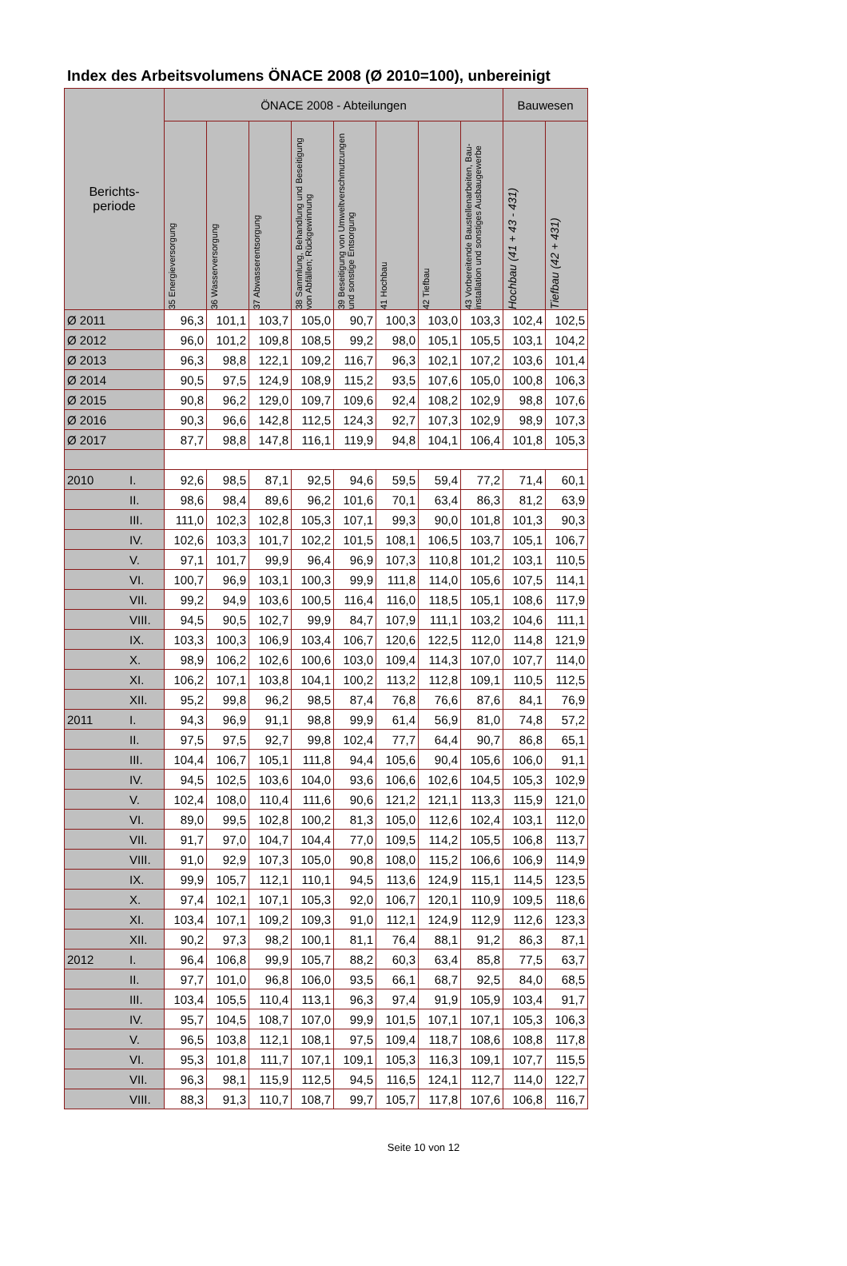Index des Arbeitsvolumens ÖNACE 2008 (Ø 2010=100), unbereinigt
| Berichts- periode | | ÖNACE 2008 - Abteilungen | | | | | | | | Bauwesen | |
| --- | --- | --- | --- | --- | --- | --- | --- | --- | --- | --- | --- |
| | | 35 Energieversorgung | 36 Wasserversorgung | 37 Abwasserentsorgung | 38 Sammlung, Behandlung und Beseitigung von Abfällen; Rückgewinnung | 39 Beseitigung von Umweltverschmutzungen und sonstige Entsorgung | 41 Hochbau | 42 Tiefbau | 43 Vorbereitende Baustellenarbeiten, Bau-installation und sonstiges Ausbaugewerbe | Hochbau (41 + 43 - 431) | Tiefbau (42 + 431) |
| Ø 2011 | | 96,3 | 101,1 | 103,7 | 105,0 | 90,7 | 100,3 | 103,0 | 103,3 | 102,4 | 102,5 |
| Ø 2012 | | 96,0 | 101,2 | 109,8 | 108,5 | 99,2 | 98,0 | 105,1 | 105,5 | 103,1 | 104,2 |
| Ø 2013 | | 96,3 | 98,8 | 122,1 | 109,2 | 116,7 | 96,3 | 102,1 | 107,2 | 103,6 | 101,4 |
| Ø 2014 | | 90,5 | 97,5 | 124,9 | 108,9 | 115,2 | 93,5 | 107,6 | 105,0 | 100,8 | 106,3 |
| Ø 2015 | | 90,8 | 96,2 | 129,0 | 109,7 | 109,6 | 92,4 | 108,2 | 102,9 | 98,8 | 107,6 |
| Ø 2016 | | 90,3 | 96,6 | 142,8 | 112,5 | 124,3 | 92,7 | 107,3 | 102,9 | 98,9 | 107,3 |
| Ø 2017 | | 87,7 | 98,8 | 147,8 | 116,1 | 119,9 | 94,8 | 104,1 | 106,4 | 101,8 | 105,3 |
| 2010 | I. | 92,6 | 98,5 | 87,1 | 92,5 | 94,6 | 59,5 | 59,4 | 77,2 | 71,4 | 60,1 |
| | II. | 98,6 | 98,4 | 89,6 | 96,2 | 101,6 | 70,1 | 63,4 | 86,3 | 81,2 | 63,9 |
| | III. | 111,0 | 102,3 | 102,8 | 105,3 | 107,1 | 99,3 | 90,0 | 101,8 | 101,3 | 90,3 |
| | IV. | 102,6 | 103,3 | 101,7 | 102,2 | 101,5 | 108,1 | 106,5 | 103,7 | 105,1 | 106,7 |
| | V. | 97,1 | 101,7 | 99,9 | 96,4 | 96,9 | 107,3 | 110,8 | 101,2 | 103,1 | 110,5 |
| | VI. | 100,7 | 96,9 | 103,1 | 100,3 | 99,9 | 111,8 | 114,0 | 105,6 | 107,5 | 114,1 |
| | VII. | 99,2 | 94,9 | 103,6 | 100,5 | 116,4 | 116,0 | 118,5 | 105,1 | 108,6 | 117,9 |
| | VIII. | 94,5 | 90,5 | 102,7 | 99,9 | 84,7 | 107,9 | 111,1 | 103,2 | 104,6 | 111,1 |
| | IX. | 103,3 | 100,3 | 106,9 | 103,4 | 106,7 | 120,6 | 122,5 | 112,0 | 114,8 | 121,9 |
| | X. | 98,9 | 106,2 | 102,6 | 100,6 | 103,0 | 109,4 | 114,3 | 107,0 | 107,7 | 114,0 |
| | XI. | 106,2 | 107,1 | 103,8 | 104,1 | 100,2 | 113,2 | 112,8 | 109,1 | 110,5 | 112,5 |
| | XII. | 95,2 | 99,8 | 96,2 | 98,5 | 87,4 | 76,8 | 76,6 | 87,6 | 84,1 | 76,9 |
| 2011 | I. | 94,3 | 96,9 | 91,1 | 98,8 | 99,9 | 61,4 | 56,9 | 81,0 | 74,8 | 57,2 |
| | II. | 97,5 | 97,5 | 92,7 | 99,8 | 102,4 | 77,7 | 64,4 | 90,7 | 86,8 | 65,1 |
| | III. | 104,4 | 106,7 | 105,1 | 111,8 | 94,4 | 105,6 | 90,4 | 105,6 | 106,0 | 91,1 |
| | IV. | 94,5 | 102,5 | 103,6 | 104,0 | 93,6 | 106,6 | 102,6 | 104,5 | 105,3 | 102,9 |
| | V. | 102,4 | 108,0 | 110,4 | 111,6 | 90,6 | 121,2 | 121,1 | 113,3 | 115,9 | 121,0 |
| | VI. | 89,0 | 99,5 | 102,8 | 100,2 | 81,3 | 105,0 | 112,6 | 102,4 | 103,1 | 112,0 |
| | VII. | 91,7 | 97,0 | 104,7 | 104,4 | 77,0 | 109,5 | 114,2 | 105,5 | 106,8 | 113,7 |
| | VIII. | 91,0 | 92,9 | 107,3 | 105,0 | 90,8 | 108,0 | 115,2 | 106,6 | 106,9 | 114,9 |
| | IX. | 99,9 | 105,7 | 112,1 | 110,1 | 94,5 | 113,6 | 124,9 | 115,1 | 114,5 | 123,5 |
| | X. | 97,4 | 102,1 | 107,1 | 105,3 | 92,0 | 106,7 | 120,1 | 110,9 | 109,5 | 118,6 |
| | XI. | 103,4 | 107,1 | 109,2 | 109,3 | 91,0 | 112,1 | 124,9 | 112,9 | 112,6 | 123,3 |
| | XII. | 90,2 | 97,3 | 98,2 | 100,1 | 81,1 | 76,4 | 88,1 | 91,2 | 86,3 | 87,1 |
| 2012 | I. | 96,4 | 106,8 | 99,9 | 105,7 | 88,2 | 60,3 | 63,4 | 85,8 | 77,5 | 63,7 |
| | II. | 97,7 | 101,0 | 96,8 | 106,0 | 93,5 | 66,1 | 68,7 | 92,5 | 84,0 | 68,5 |
| | III. | 103,4 | 105,5 | 110,4 | 113,1 | 96,3 | 97,4 | 91,9 | 105,9 | 103,4 | 91,7 |
| | IV. | 95,7 | 104,5 | 108,7 | 107,0 | 99,9 | 101,5 | 107,1 | 107,1 | 105,3 | 106,3 |
| | V. | 96,5 | 103,8 | 112,1 | 108,1 | 97,5 | 109,4 | 118,7 | 108,6 | 108,8 | 117,8 |
| | VI. | 95,3 | 101,8 | 111,7 | 107,1 | 109,1 | 105,3 | 116,3 | 109,1 | 107,7 | 115,5 |
| | VII. | 96,3 | 98,1 | 115,9 | 112,5 | 94,5 | 116,5 | 124,1 | 112,7 | 114,0 | 122,7 |
| | VIII. | 88,3 | 91,3 | 110,7 | 108,7 | 99,7 | 105,7 | 117,8 | 107,6 | 106,8 | 116,7 |
Seite 10 von 12